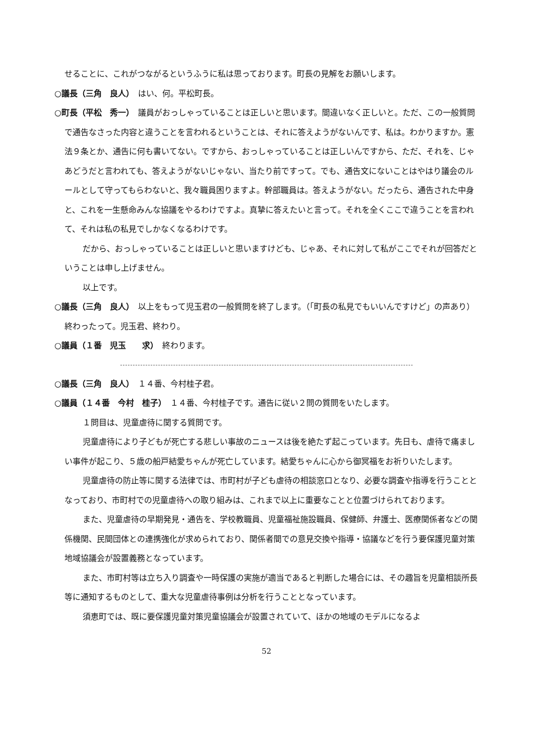せることに、これがつながるというふうに私は思っております。町長の見解をお願いします。
○議長（三角　良人）　はい、何。平松町長。
○町長（平松　秀一）　議員がおっしゃっていることは正しいと思います。間違いなく正しいと。ただ、この一般質問で通告なさった内容と違うことを言われるということは、それに答えようがないんです、私は。わかりますか。憲法９条とか、通告に何も書いてない。ですから、おっしゃっていることは正しいんですから、ただ、それを、じゃあどうだと言われても、答えようがないじゃない、当たり前ですって。でも、通告文にないことはやはり議会のルールとして守ってもらわないと、我々職員困りますよ。幹部職員は。答えようがない。だったら、通告された中身と、これを一生懸命みんな協議をやるわけですよ。真摯に答えたいと言って。それを全くここで違うことを言われて、それは私の私見でしかなくなるわけです。
　だから、おっしゃっていることは正しいと思いますけども、じゃあ、それに対して私がここでそれが回答だということは申し上げません。
　以上です。
○議長（三角　良人）　以上をもって児玉君の一般質問を終了します。（「町長の私見でもいいんですけど」の声あり）終わったって。児玉君、終わり。
○議員（１番　児玉　　求）　終わります。
○議長（三角　良人）　１４番、今村桂子君。
○議員（１４番　今村　桂子）　１４番、今村桂子です。通告に従い２問の質問をいたします。
　１問目は、児童虐待に関する質問です。
　児童虐待により子どもが死亡する悲しい事故のニュースは後を絶たず起こっています。先日も、虐待で痛ましい事件が起こり、５歳の船戸結愛ちゃんが死亡しています。結愛ちゃんに心から御冥福をお祈りいたします。
　児童虐待の防止等に関する法律では、市町村が子ども虐待の相談窓口となり、必要な調査や指導を行うこととなっており、市町村での児童虐待への取り組みは、これまで以上に重要なことと位置づけられております。
　また、児童虐待の早期発見・通告を、学校教職員、児童福祉施設職員、保健師、弁護士、医療関係者などの関係機関、民間団体との連携強化が求められており、関係者間での意見交換や指導・協議などを行う要保護児童対策地域協議会が設置義務となっています。
　また、市町村等は立ち入り調査や一時保護の実施が適当であると判断した場合には、その趣旨を児童相談所長等に通知するものとして、重大な児童虐待事例は分析を行うこととなっています。
　須恵町では、既に要保護児童対策児童協議会が設置されていて、ほかの地域のモデルになるよ
52